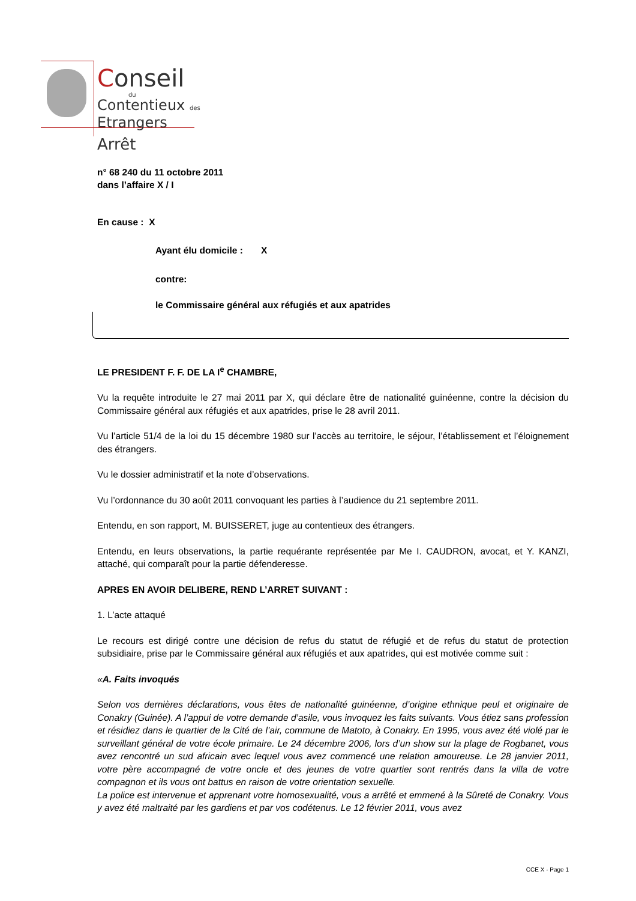Conseil
du
Contentieux des
Etrangers
Arrêt
n° 68 240 du 11 octobre 2011
dans l’affaire X / I
En cause : X
Ayant élu domicile : X
contre:
le Commissaire général aux réfugiés et aux apatrides
LE PRESIDENT F. F. DE LA I<sup>e</sup> CHAMBRE,
Vu la requête introduite le 27 mai 2011 par X, qui déclare être de nationalité guinéenne, contre la décision du Commissaire général aux réfugiés et aux apatrides, prise le 28 avril 2011.
Vu l’article 51/4 de la loi du 15 décembre 1980 sur l’accès au territoire, le séjour, l’établissement et l’éloignement des étrangers.
Vu le dossier administratif et la note d’observations.
Vu l’ordonnance du 30 août 2011 convoquant les parties à l’audience du 21 septembre 2011.
Entendu, en son rapport, M. BUISSERET, juge au contentieux des étrangers.
Entendu, en leurs observations, la partie requérante représentée par Me I. CAUDRON, avocat, et Y. KANZI, attaché, qui comparaît pour la partie défenderesse.
APRES EN AVOIR DELIBERE, REND L’ARRET SUIVANT :
1. L’acte attaqué
Le recours est dirigé contre une décision de refus du statut de réfugié et de refus du statut de protection subsidiaire, prise par le Commissaire général aux réfugiés et aux apatrides, qui est motivée comme suit :
«A. Faits invoqués
Selon vos dernières déclarations, vous êtes de nationalité guinéenne, d’origine ethnique peul et originaire de Conakry (Guinée). A l’appui de votre demande d’asile, vous invoquez les faits suivants. Vous étiez sans profession et résidiez dans le quartier de la Cité de l’air, commune de Matoto, à Conakry. En 1995, vous avez été violé par le surveillant général de votre école primaire. Le 24 décembre 2006, lors d’un show sur la plage de Rogbanet, vous avez rencontré un sud africain avec lequel vous avez commencé une relation amoureuse. Le 28 janvier 2011, votre père accompagné de votre oncle et des jeunes de votre quartier sont rentrés dans la villa de votre compagnon et ils vous ont battus en raison de votre orientation sexuelle.
La police est intervenue et apprenant votre homosexualité, vous a arrêté et emmené à la Sûreté de Conakry. Vous y avez été maltraité par les gardiens et par vos codétenus. Le 12 février 2011, vous avez
CCE X - Page 1